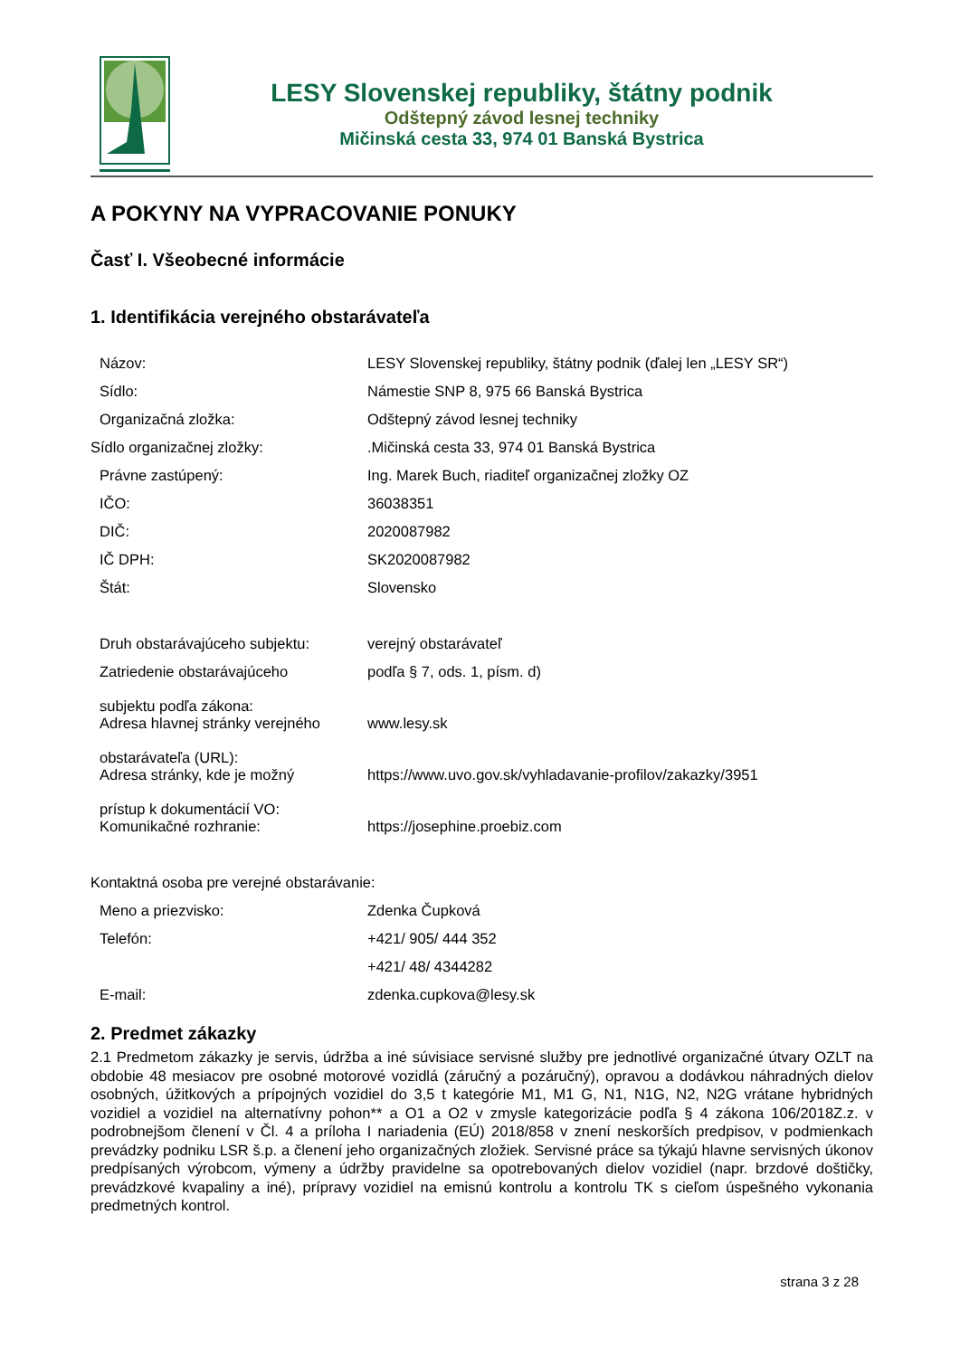LESY Slovenskej republiky, štátny podnik
Odštepný závod lesnej techniky
Mičinská cesta 33, 974 01 Banská Bystrica
A POKYNY NA VYPRACOVANIE PONUKY
Časť I. Všeobecné informácie
1. Identifikácia verejného obstarávateľa
| Názov: | LESY Slovenskej republiky, štátny podnik (ďalej len „LESY SR“) |
| Sídlo: | Námestie SNP 8, 975 66 Banská Bystrica |
| Organizačná zložka: | Odštepný závod lesnej techniky |
| Sídlo organizačnej zložky: | .Mičinská cesta 33, 974 01 Banská Bystrica |
| Právne zastúpený: | Ing. Marek Buch, riaditeľ organizačnej zložky OZ |
| IČO: | 36038351 |
| DIČ: | 2020087982 |
| IČ DPH: | SK2020087982 |
| Štát: | Slovensko |
| Druh obstarávajúceho subjektu: | verejný obstarávateľ |
| Zatriedenie obstarávajúceho subjektu podľa zákona: | podľa § 7, ods. 1, písm. d) |
| Adresa hlavnej stránky verejného obstarávateľa (URL): | www.lesy.sk |
| Adresa stránky, kde je možný prístup k dokumentácií VO: | https://www.uvo.gov.sk/vyhladavanie-profilov/zakazky/3951 |
| Komunikačné rozhranie: | https://josephine.proebiz.com |
| Kontaktná osoba pre verejné obstarávanie: | |
| Meno a priezvisko: | Zdenka Čupková |
| Telefón: | +421/ 905/ 444 352 |
| | +421/ 48/ 4344282 |
| E-mail: | zdenka.cupkova@lesy.sk |
2. Predmet zákazky
2.1 Predmetom zákazky je servis, údržba a iné súvisiace servisné služby pre jednotlivé organizačné útvary OZLT na obdobie 48 mesiacov pre osobné motorové vozidlá (záručný a pozáručný), opravou a dodávkou náhradných dielov osobných, úžitkových a prípojných vozidiel do 3,5 t kategórie M1, M1 G, N1, N1G, N2, N2G vrátane hybridných vozidiel a vozidiel na alternatívny pohon** a O1 a O2 v zmysle kategorizácie podľa § 4 zákona 106/2018Z.z. v podrobnejšom členení v Čl. 4 a príloha I nariadenia (EÚ) 2018/858 v znení neskorších predpisov, v podmienkach prevádzky podniku LSR š.p. a členení jeho organizačných zložiek. Servisné práce sa týkajú hlavne servisných úkonov predpísaných výrobcom, výmeny a údržby pravidelne sa opotrebovaných dielov vozidiel (napr. brzdové doštičky, prevádzkové kvapaliny a iné), prípravy vozidiel na emisnú kontrolu a kontrolu TK s cieľom úspešného vykonania predmetných kontrol.
strana 3 z 28